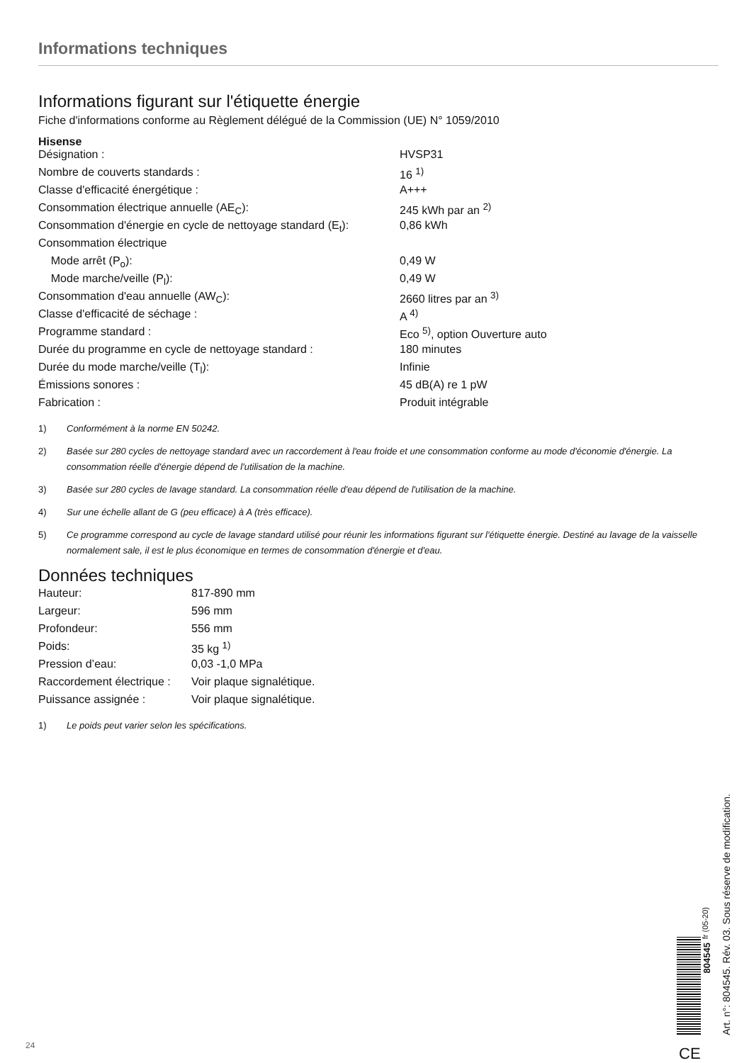Informations techniques
Informations figurant sur l'étiquette énergie
Fiche d'informations conforme au Règlement délégué de la Commission (UE) N° 1059/2010
Hisense
| Désignation : | HVSP31 |
| Nombre de couverts standards : | 16 <sup>1)</sup> |
| Classe d'efficacité énergétique : | A+++ |
| Consommation électrique annuelle (AE<sub>C</sub>): | 245 kWh par an <sup>2)</sup> |
| Consommation d'énergie en cycle de nettoyage standard (E<sub>t</sub>): | 0,86 kWh |
| Consommation électrique | |
| Mode arrêt (P<sub>o</sub>): | 0,49 W |
| Mode marche/veille (P<sub>l</sub>): | 0,49 W |
| Consommation d'eau annuelle (AW<sub>C</sub>): | 2660 litres par an <sup>3)</sup> |
| Classe d'efficacité de séchage : | A <sup>4)</sup> |
| Programme standard : | Eco <sup>5)</sup>, option Ouverture auto |
| Durée du programme en cycle de nettoyage standard : | 180 minutes |
| Durée du mode marche/veille (T<sub>l</sub>): | Infinie |
| Émissions sonores : | 45 dB(A) re 1 pW |
| Fabrication : | Produit intégrable |
1) Conformément à la norme EN 50242.
2) Basée sur 280 cycles de nettoyage standard avec un raccordement à l'eau froide et une consommation conforme au mode d'économie d'énergie. La consommation réelle d'énergie dépend de l'utilisation de la machine.
3) Basée sur 280 cycles de lavage standard. La consommation réelle d'eau dépend de l'utilisation de la machine.
4) Sur une échelle allant de G (peu efficace) à A (très efficace).
5) Ce programme correspond au cycle de lavage standard utilisé pour réunir les informations figurant sur l'étiquette énergie. Destiné au lavage de la vaisselle normalement sale, il est le plus économique en termes de consommation d'énergie et d'eau.
Données techniques
| Hauteur: | 817-890 mm |
| Largeur: | 596 mm |
| Profondeur: | 556 mm |
| Poids: | 35 kg <sup>1)</sup> |
| Pression d’eau: | 0,03 -1,0 MPa |
| Raccordement électrique : | Voir plaque signalétique. |
| Puissance assignée : | Voir plaque signalétique. |
1) Le poids peut varier selon les spécifications.
804545
fr (05-20)
Art. n°: 804545. Rév. 03. Sous réserve de modification.
CE
24